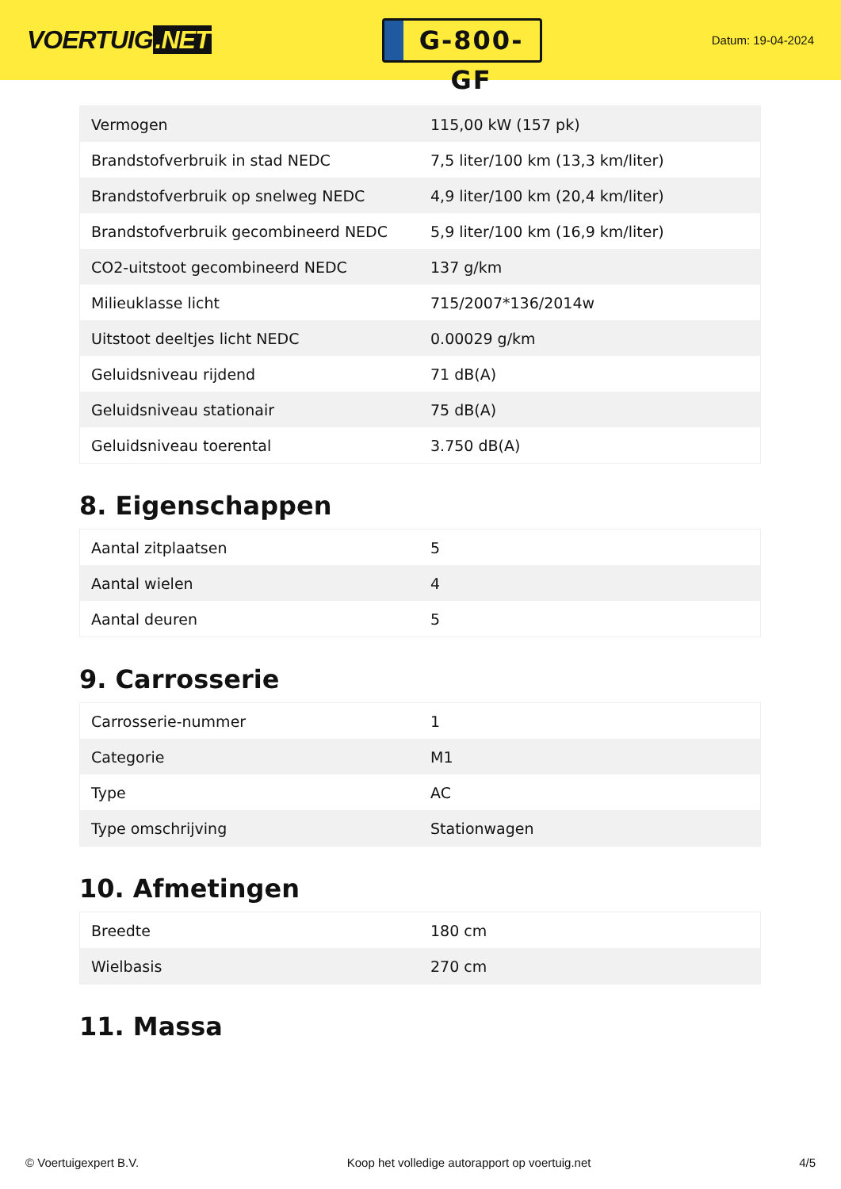VOERTUIG.NET
G-800-GF
Datum: 19-04-2024
| Vermogen | 115,00 kW (157 pk) |
| Brandstofverbruik in stad NEDC | 7,5 liter/100 km (13,3 km/liter) |
| Brandstofverbruik op snelweg NEDC | 4,9 liter/100 km (20,4 km/liter) |
| Brandstofverbruik gecombineerd NEDC | 5,9 liter/100 km (16,9 km/liter) |
| CO2-uitstoot gecombineerd NEDC | 137 g/km |
| Milieuklasse licht | 715/2007*136/2014w |
| Uitstoot deeltjes licht NEDC | 0.00029 g/km |
| Geluidsniveau rijdend | 71 dB(A) |
| Geluidsniveau stationair | 75 dB(A) |
| Geluidsniveau toerental | 3.750 dB(A) |
8. Eigenschappen
| Aantal zitplaatsen | 5 |
| Aantal wielen | 4 |
| Aantal deuren | 5 |
9. Carrosserie
| Carrosserie-nummer | 1 |
| Categorie | M1 |
| Type | AC |
| Type omschrijving | Stationwagen |
10. Afmetingen
| Breedte | 180 cm |
| Wielbasis | 270 cm |
11. Massa
© Voertuigexpert B.V. Koop het volledige autorapport op voertuig.net 4/5